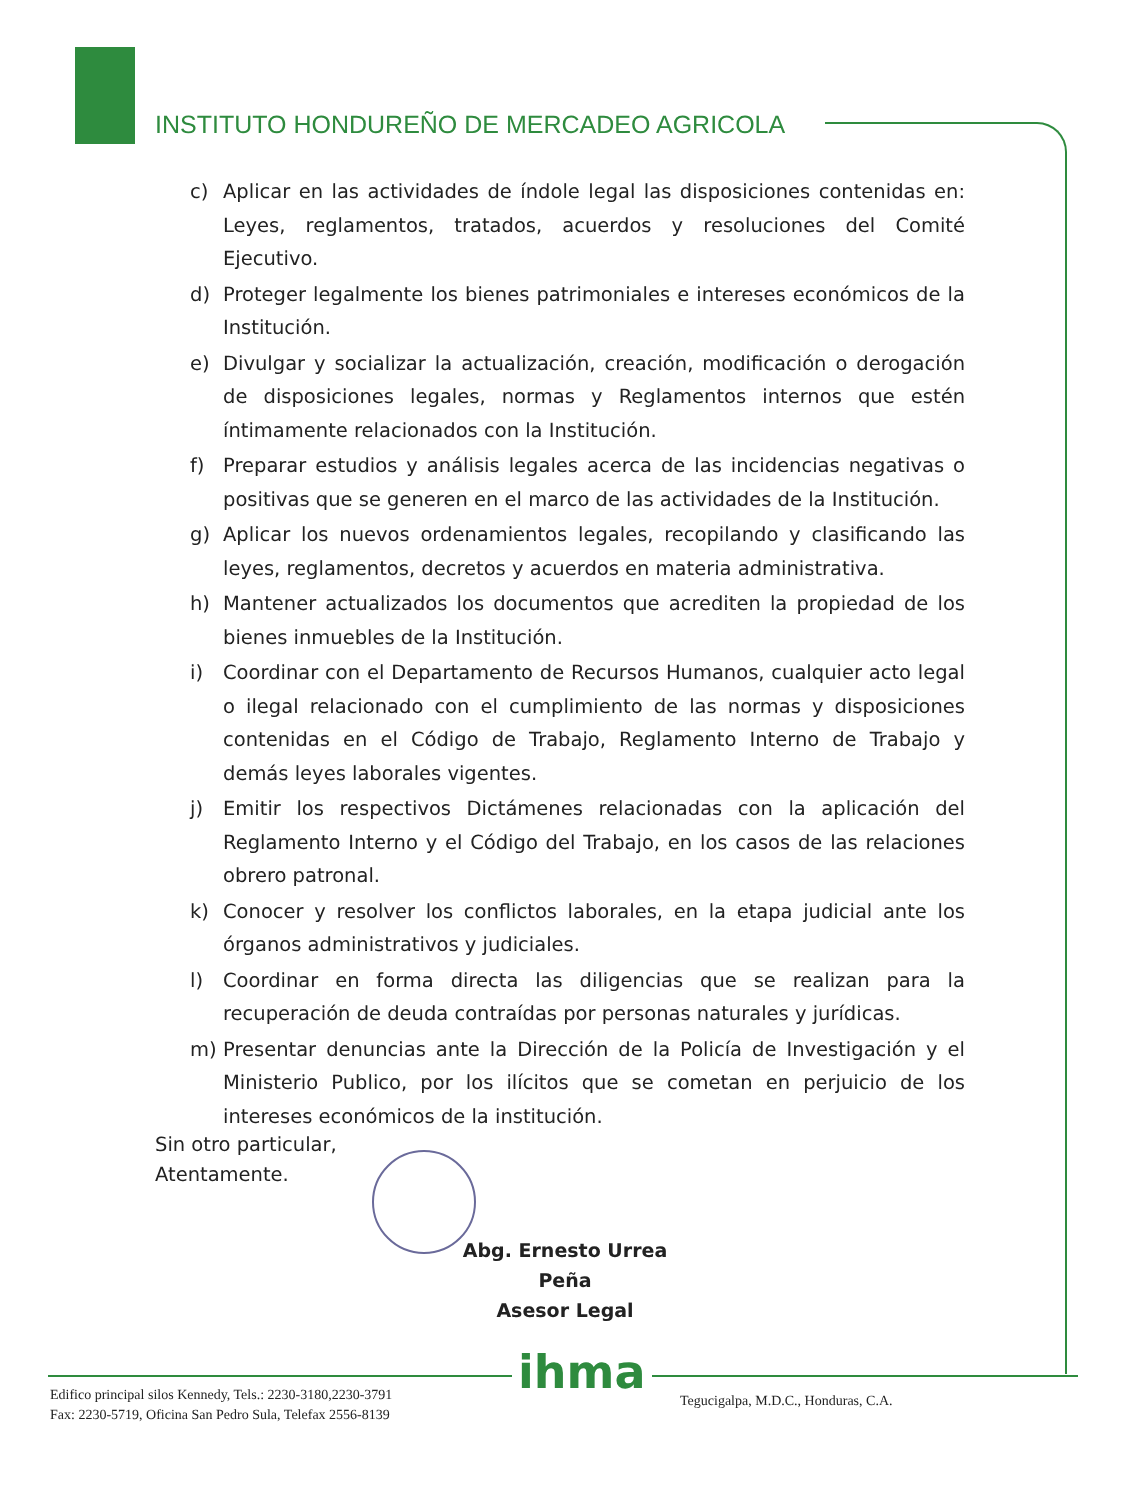INSTITUTO HONDUREÑO DE MERCADEO AGRICOLA
c) Aplicar en las actividades de índole legal las disposiciones contenidas en: Leyes, reglamentos, tratados, acuerdos y resoluciones del Comité Ejecutivo.
d) Proteger legalmente los bienes patrimoniales e intereses económicos de la Institución.
e) Divulgar y socializar la actualización, creación, modificación o derogación de disposiciones legales, normas y Reglamentos internos que estén íntimamente relacionados con la Institución.
f) Preparar estudios y análisis legales acerca de las incidencias negativas o positivas que se generen en el marco de las actividades de la Institución.
g) Aplicar los nuevos ordenamientos legales, recopilando y clasificando las leyes, reglamentos, decretos y acuerdos en materia administrativa.
h) Mantener actualizados los documentos que acrediten la propiedad de los bienes inmuebles de la Institución.
i) Coordinar con el Departamento de Recursos Humanos, cualquier acto legal o ilegal relacionado con el cumplimiento de las normas y disposiciones contenidas en el Código de Trabajo, Reglamento Interno de Trabajo y demás leyes laborales vigentes.
j) Emitir los respectivos Dictámenes relacionadas con la aplicación del Reglamento Interno y el Código del Trabajo, en los casos de las relaciones obrero patronal.
k) Conocer y resolver los conflictos laborales, en la etapa judicial ante los órganos administrativos y judiciales.
l) Coordinar en forma directa las diligencias que se realizan para la recuperación de deuda contraídas por personas naturales y jurídicas.
m) Presentar denuncias ante la Dirección de la Policía de Investigación y el Ministerio Publico, por los ilícitos que se cometan en perjuicio de los intereses económicos de la institución.
Sin otro particular,
Atentamente.
Abg. Ernesto Urrea Peña
Asesor Legal
ihma
Edifico principal silos Kennedy, Tels.: 2230-3180,2230-3791
Fax: 2230-5719, Oficina San Pedro Sula, Telefax 2556-8139
Tegucigalpa, M.D.C., Honduras, C.A.